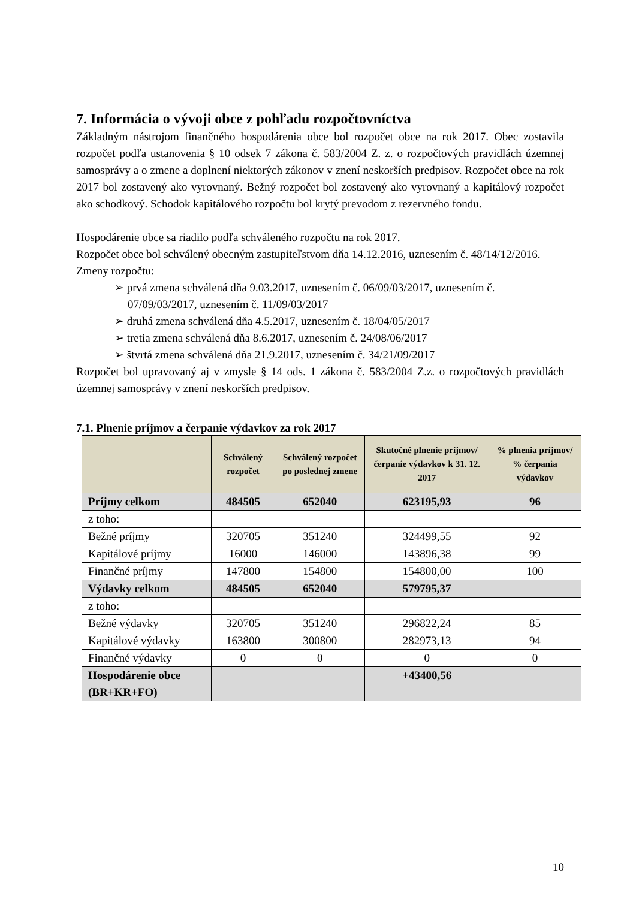7. Informácia o vývoji obce z pohľadu rozpočtovníctva
Základným nástrojom finančného hospodárenia obce bol rozpočet obce na rok 2017. Obec zostavila rozpočet podľa ustanovenia § 10 odsek 7 zákona č. 583/2004 Z. z. o rozpočtových pravidlách územnej samosprávy a o zmene a doplnení niektorých zákonov v znení neskorších predpisov. Rozpočet obce na rok 2017 bol zostavený ako vyrovnaný. Bežný rozpočet bol zostavený ako vyrovnaný a kapitálový rozpočet ako schodkový. Schodok kapitálového rozpočtu bol krytý prevodom z rezervného fondu.
Hospodárenie obce sa riadilo podľa schváleného rozpočtu na rok 2017.
Rozpočet obce bol schválený obecným zastupiteľstvom dňa 14.12.2016, uznesením č. 48/14/12/2016.
Zmeny rozpočtu:
➢ prvá zmena schválená dňa 9.03.2017, uznesením č. 06/09/03/2017, uznesením č. 07/09/03/2017, uznesením č. 11/09/03/2017
➢ druhá zmena schválená dňa 4.5.2017, uznesením č. 18/04/05/2017
➢ tretia zmena schválená dňa 8.6.2017, uznesením č. 24/08/06/2017
➢ štvrtá zmena schválená dňa 21.9.2017, uznesením č. 34/21/09/2017
Rozpočet bol upravovaný aj v zmysle § 14 ods. 1 zákona č. 583/2004 Z.z. o rozpočtových pravidlách územnej samosprávy v znení neskorších predpisov.
7.1. Plnenie príjmov a čerpanie výdavkov za rok 2017
| | Schválený rozpočet | Schválený rozpočet po poslednej zmene | Skutočné plnenie príjmov/ čerpanie výdavkov k 31. 12. 2017 | % plnenia príjmov/ % čerpania výdavkov |
| --- | --- | --- | --- | --- |
| Príjmy celkom | 484505 | 652040 | 623195,93 | 96 |
| z toho: | | | | |
| Bežné príjmy | 320705 | 351240 | 324499,55 | 92 |
| Kapitálové príjmy | 16000 | 146000 | 143896,38 | 99 |
| Finančné príjmy | 147800 | 154800 | 154800,00 | 100 |
| Výdavky celkom | 484505 | 652040 | 579795,37 | |
| z toho: | | | | |
| Bežné výdavky | 320705 | 351240 | 296822,24 | 85 |
| Kapitálové výdavky | 163800 | 300800 | 282973,13 | 94 |
| Finančné výdavky | 0 | 0 | 0 | 0 |
| Hospodárenie obce (BR+KR+FO) | | | +43400,56 | |
10